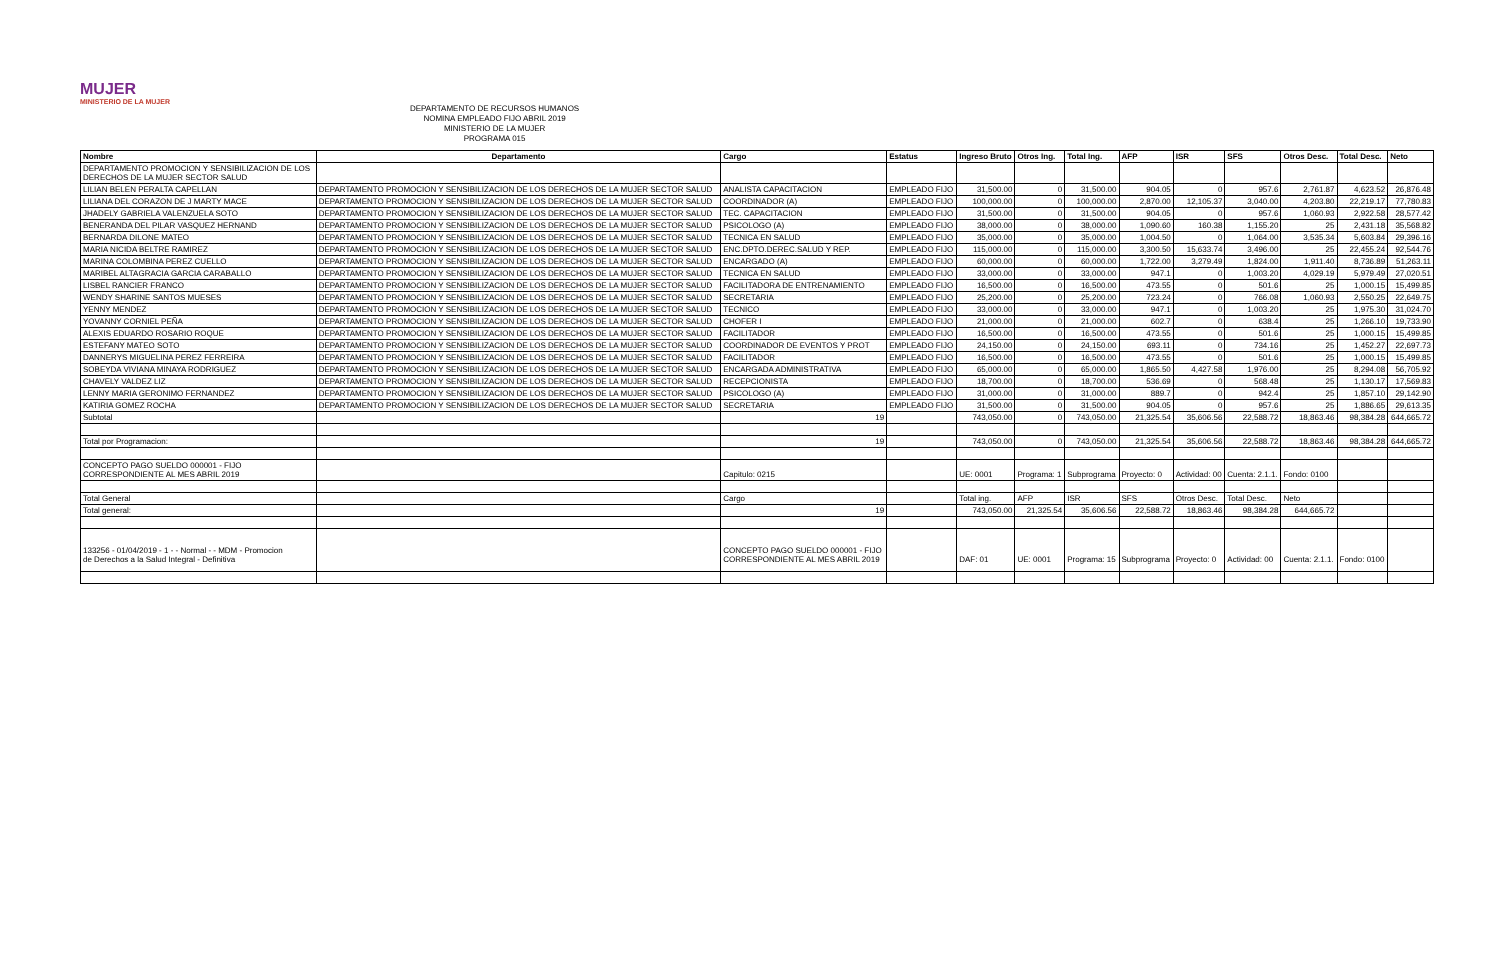MUJER
MINISTERIO DE LA MUJER
DEPARTAMENTO DE RECURSOS HUMANOS
NOMINA EMPLEADO FIJO ABRIL 2019
MINISTERIO DE LA MUJER
PROGRAMA 015
| Nombre | Departamento | Cargo | Estatus | Ingreso Bruto | Otros Ing. | Total Ing. | AFP | ISR | SFS | Otros Desc. | Total Desc. | Neto |
| --- | --- | --- | --- | --- | --- | --- | --- | --- | --- | --- | --- | --- |
| DEPARTAMENTO PROMOCION Y SENSIBILIZACION DE LOS DERECHOS DE LA MUJER SECTOR SALUD | | | | | | | | | | | | |
| LILIAN BELEN PERALTA CAPELLAN | DEPARTAMENTO PROMOCION Y SENSIBILIZACION DE LOS DERECHOS DE LA MUJER SECTOR SALUD | ANALISTA CAPACITACION | EMPLEADO FIJO | 31,500.00 | 0 | 31,500.00 | 904.05 | 0 | 957.6 | 2,761.87 | 4,623.52 | 26,876.48 |
| LILIANA DEL CORAZON DE J MARTY MACE | DEPARTAMENTO PROMOCION Y SENSIBILIZACION DE LOS DERECHOS DE LA MUJER SECTOR SALUD | COORDINADOR (A) | EMPLEADO FIJO | 100,000.00 | 0 | 100,000.00 | 2,870.00 | 12,105.37 | 3,040.00 | 4,203.80 | 22,219.17 | 77,780.83 |
| JHADELY GABRIELA VALENZUELA SOTO | DEPARTAMENTO PROMOCION Y SENSIBILIZACION DE LOS DERECHOS DE LA MUJER SECTOR SALUD | TEC. CAPACITACION | EMPLEADO FIJO | 31,500.00 | 0 | 31,500.00 | 904.05 | 0 | 957.6 | 1,060.93 | 2,922.58 | 28,577.42 |
| BENERANDA DEL PILAR VASQUEZ HERNAND | DEPARTAMENTO PROMOCION Y SENSIBILIZACION DE LOS DERECHOS DE LA MUJER SECTOR SALUD | PSICOLOGO (A) | EMPLEADO FIJO | 38,000.00 | 0 | 38,000.00 | 1,090.60 | 160.38 | 1,155.20 | 25 | 2,431.18 | 35,568.82 |
| BERNARDA DILONE MATEO | DEPARTAMENTO PROMOCION Y SENSIBILIZACION DE LOS DERECHOS DE LA MUJER SECTOR SALUD | TECNICA EN SALUD | EMPLEADO FIJO | 35,000.00 | 0 | 35,000.00 | 1,004.50 | 0 | 1,064.00 | 3,535.34 | 5,603.84 | 29,396.16 |
| MARIA NICIDA BELTRE RAMIREZ | DEPARTAMENTO PROMOCION Y SENSIBILIZACION DE LOS DERECHOS DE LA MUJER SECTOR SALUD | ENC.DPTO.DEREC.SALUD Y REP. | EMPLEADO FIJO | 115,000.00 | 0 | 115,000.00 | 3,300.50 | 15,633.74 | 3,496.00 | 25 | 22,455.24 | 92,544.76 |
| MARINA COLOMBINA PEREZ CUELLO | DEPARTAMENTO PROMOCION Y SENSIBILIZACION DE LOS DERECHOS DE LA MUJER SECTOR SALUD | ENCARGADO (A) | EMPLEADO FIJO | 60,000.00 | 0 | 60,000.00 | 1,722.00 | 3,279.49 | 1,824.00 | 1,911.40 | 8,736.89 | 51,263.11 |
| MARIBEL ALTAGRACIA GARCIA CARABALLO | DEPARTAMENTO PROMOCION Y SENSIBILIZACION DE LOS DERECHOS DE LA MUJER SECTOR SALUD | TECNICA EN SALUD | EMPLEADO FIJO | 33,000.00 | 0 | 33,000.00 | 947.1 | 0 | 1,003.20 | 4,029.19 | 5,979.49 | 27,020.51 |
| LISBEL RANCIER FRANCO | DEPARTAMENTO PROMOCION Y SENSIBILIZACION DE LOS DERECHOS DE LA MUJER SECTOR SALUD | FACILITADORA DE ENTRENAMIENTO | EMPLEADO FIJO | 16,500.00 | 0 | 16,500.00 | 473.55 | 0 | 501.6 | 25 | 1,000.15 | 15,499.85 |
| WENDY SHARINE SANTOS MUESES | DEPARTAMENTO PROMOCION Y SENSIBILIZACION DE LOS DERECHOS DE LA MUJER SECTOR SALUD | SECRETARIA | EMPLEADO FIJO | 25,200.00 | 0 | 25,200.00 | 723.24 | 0 | 766.08 | 1,060.93 | 2,550.25 | 22,649.75 |
| YENNY MENDEZ | DEPARTAMENTO PROMOCION Y SENSIBILIZACION DE LOS DERECHOS DE LA MUJER SECTOR SALUD | TECNICO | EMPLEADO FIJO | 33,000.00 | 0 | 33,000.00 | 947.1 | 0 | 1,003.20 | 25 | 1,975.30 | 31,024.70 |
| YOVANNY CORNIEL PEÑA | DEPARTAMENTO PROMOCION Y SENSIBILIZACION DE LOS DERECHOS DE LA MUJER SECTOR SALUD | CHOFER I | EMPLEADO FIJO | 21,000.00 | 0 | 21,000.00 | 602.7 | 0 | 638.4 | 25 | 1,266.10 | 19,733.90 |
| ALEXIS EDUARDO ROSARIO ROQUE | DEPARTAMENTO PROMOCION Y SENSIBILIZACION DE LOS DERECHOS DE LA MUJER SECTOR SALUD | FACILITADOR | EMPLEADO FIJO | 16,500.00 | 0 | 16,500.00 | 473.55 | 0 | 501.6 | 25 | 1,000.15 | 15,499.85 |
| ESTEFANY MATEO SOTO | DEPARTAMENTO PROMOCION Y SENSIBILIZACION DE LOS DERECHOS DE LA MUJER SECTOR SALUD | COORDINADOR DE EVENTOS Y PROT | EMPLEADO FIJO | 24,150.00 | 0 | 24,150.00 | 693.11 | 0 | 734.16 | 25 | 1,452.27 | 22,697.73 |
| DANNERYS MIGUELINA PEREZ FERREIRA | DEPARTAMENTO PROMOCION Y SENSIBILIZACION DE LOS DERECHOS DE LA MUJER SECTOR SALUD | FACILITADOR | EMPLEADO FIJO | 16,500.00 | 0 | 16,500.00 | 473.55 | 0 | 501.6 | 25 | 1,000.15 | 15,499.85 |
| SOBEYDA VIVIANA MINAYA RODRIGUEZ | DEPARTAMENTO PROMOCION Y SENSIBILIZACION DE LOS DERECHOS DE LA MUJER SECTOR SALUD | ENCARGADA ADMINISTRATIVA | EMPLEADO FIJO | 65,000.00 | 0 | 65,000.00 | 1,865.50 | 4,427.58 | 1,976.00 | 25 | 8,294.08 | 56,705.92 |
| CHAVELY VALDEZ LIZ | DEPARTAMENTO PROMOCION Y SENSIBILIZACION DE LOS DERECHOS DE LA MUJER SECTOR SALUD | RECEPCIONISTA | EMPLEADO FIJO | 18,700.00 | 0 | 18,700.00 | 536.69 | 0 | 568.48 | 25 | 1,130.17 | 17,569.83 |
| LENNY MARIA GERONIMO FERNANDEZ | DEPARTAMENTO PROMOCION Y SENSIBILIZACION DE LOS DERECHOS DE LA MUJER SECTOR SALUD | PSICOLOGO (A) | EMPLEADO FIJO | 31,000.00 | 0 | 31,000.00 | 889.7 | 0 | 942.4 | 25 | 1,857.10 | 29,142.90 |
| KATIRIA GOMEZ ROCHA | DEPARTAMENTO PROMOCION Y SENSIBILIZACION DE LOS DERECHOS DE LA MUJER SECTOR SALUD | SECRETARIA | EMPLEADO FIJO | 31,500.00 | 0 | 31,500.00 | 904.05 | 0 | 957.6 | 25 | 1,886.65 | 29,613.35 |
| Subtotal | | 19 | | 743,050.00 | 0 | 743,050.00 | 21,325.54 | 35,606.56 | 22,588.72 | 18,863.46 | 98,384.28 | 644,665.72 |
| Total por Programacion: | | 19 | | 743,050.00 | 0 | 743,050.00 | 21,325.54 | 35,606.56 | 22,588.72 | 18,863.46 | 98,384.28 | 644,665.72 |
| CONCEPTO PAGO SUELDO 000001 - FIJO CORRESPONDIENTE AL MES ABRIL 2019 | | Capitulo: 0215 | | UE: 0001 | Programa: 1 | Subprograma | Proyecto: 0 | Actividad: 00 | Cuenta: 2.1.1. | Fondo: 0100 | | |
| Total General | | Cargo | | Total ing. | AFP | ISR | SFS | Otros Desc. | Total Desc. | Neto | | |
| Total general: | | 19 | | 743,050.00 | 21,325.54 | 35,606.56 | 22,588.72 | 18,863.46 | 98,384.28 | 644,665.72 | | |
| 133256 - 01/04/2019 - 1 - - Normal - - MDM - Promocion de Derechos a la Salud Integral - Definitiva | | CONCEPTO PAGO SUELDO 000001 - FIJO CORRESPONDIENTE AL MES ABRIL 2019 | | DAF: 01 | UE: 0001 | Programa: 15 | Subprograma | Proyecto: 0 | Actividad: 00 | Cuenta: 2.1.1. | Fondo: 0100 | |